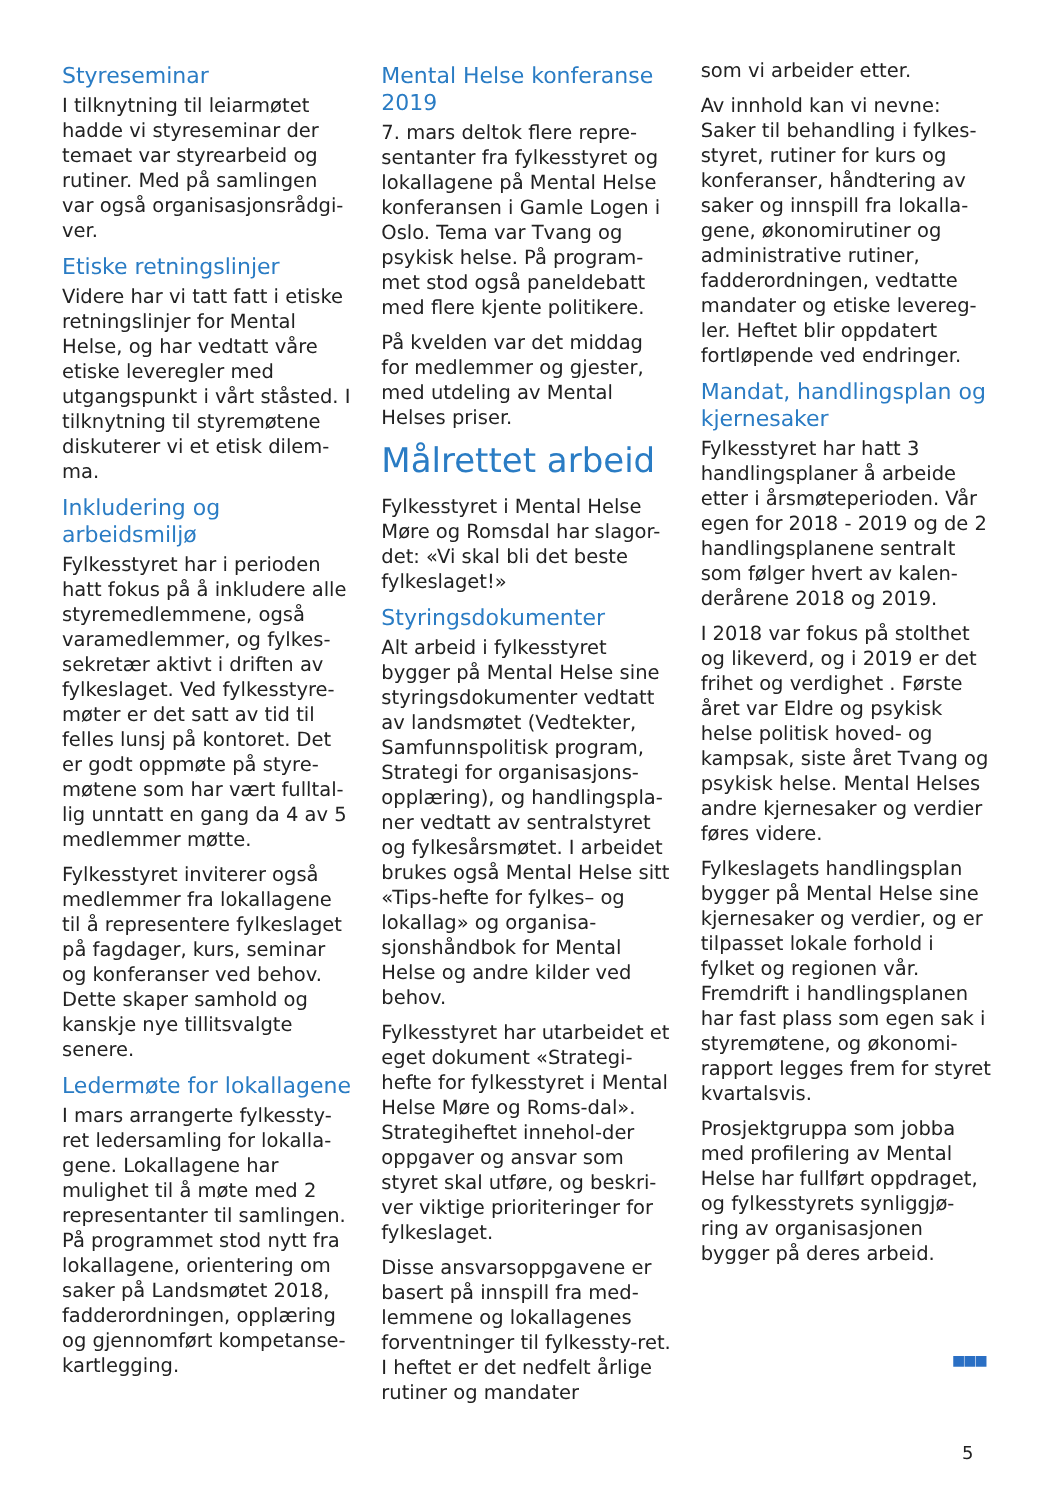Styreseminar
I tilknytning til leiarmøtet hadde vi styreseminar der temaet var styrearbeid og rutiner. Med på samlingen var også organisasjonsrådgi-ver.
Etiske retningslinjer
Videre har vi tatt fatt i etiske retningslinjer for Mental Helse, og har vedtatt våre etiske leveregler med utgangspunkt i vårt ståsted. I tilknytning til styremøtene diskuterer vi et etisk dilem-ma.
Inkludering og arbeidsmiljø
Fylkesstyret har i perioden hatt fokus på å inkludere alle styremedlemmene, også varamedlemmer, og fylkes-sekretær aktivt i driften av fylkeslaget. Ved fylkesstyre-møter er det satt av tid til felles lunsj på kontoret. Det er godt oppmøte på styre-møtene som har vært fulltal-lig unntatt en gang da 4 av 5 medlemmer møtte.
Fylkesstyret inviterer også medlemmer fra lokallagene til å representere fylkeslaget på fagdager, kurs, seminar og konferanser ved behov. Dette skaper samhold og kanskje nye tillitsvalgte senere.
Ledermøte for lokallagene
I mars arrangerte fylkessty-ret ledersamling for lokalla-gene. Lokallagene har mulighet til å møte med 2 representanter til samlingen. På programmet stod nytt fra lokallagene, orientering om saker på Landsmøtet 2018, fadderordningen, opplæring og gjennomført kompetanse-kartlegging.
Mental Helse konferanse 2019
7. mars deltok flere repre-sentanter fra fylkesstyret og lokallagene på Mental Helse konferansen i Gamle Logen i Oslo. Tema var Tvang og psykisk helse. På program-met stod også paneldebatt med flere kjente politikere.
På kvelden var det middag for medlemmer og gjester, med utdeling av Mental Helses priser.
Målrettet arbeid
Fylkesstyret i Mental Helse Møre og Romsdal har slagor-det: «Vi skal bli det beste fylkeslaget!»
Styringsdokumenter
Alt arbeid i fylkesstyret bygger på Mental Helse sine styringsdokumenter vedtatt av landsmøtet (Vedtekter, Samfunnspolitisk program, Strategi for organisasjons-opplæring), og handlingspla-ner vedtatt av sentralstyret og fylkesårsmøtet. I arbeidet brukes også Mental Helse sitt «Tips-hefte for fylkes– og lokallag» og organisa-sjonshåndbok for Mental Helse og andre kilder ved behov.
Fylkesstyret har utarbeidet et eget dokument «Strategi-hefte for fylkesstyret i Mental Helse Møre og Roms-dal». Strategiheftet innehol-der oppgaver og ansvar som styret skal utføre, og beskri-ver viktige prioriteringer for fylkeslaget.
Disse ansvarsoppgavene er basert på innspill fra med-lemmene og lokallagenes forventninger til fylkessty-ret. I heftet er det nedfelt årlige rutiner og mandater
som vi arbeider etter.
Av innhold kan vi nevne: Saker til behandling i fylkes-styret, rutiner for kurs og konferanser, håndtering av saker og innspill fra lokalla-gene, økonomirutiner og administrative rutiner, fadderordningen, vedtatte mandater og etiske levereg-ler. Heftet blir oppdatert fortløpende ved endringer.
Mandat, handlingsplan og kjernesaker
Fylkesstyret har hatt 3 handlingsplaner å arbeide etter i årsmøteperioden. Vår egen for 2018 - 2019 og de 2 handlingsplanene sentralt som følger hvert av kalen-derårene 2018 og 2019.
I 2018 var fokus på stolthet og likeverd, og i 2019 er det frihet og verdighet . Første året var Eldre og psykisk helse politisk hoved- og kampsak, siste året Tvang og psykisk helse. Mental Helses andre kjernesaker og verdier føres videre.
Fylkeslagets handlingsplan bygger på Mental Helse sine kjernesaker og verdier, og er tilpasset lokale forhold i fylket og regionen vår. Fremdrift i handlingsplanen har fast plass som egen sak i styremøtene, og økonomi-rapport legges frem for styret kvartalsvis.
Prosjektgruppa som jobba med profilering av Mental Helse har fullført oppdraget, og fylkesstyrets synliggjø-ring av organisasjonen bygger på deres arbeid.
■■■
5